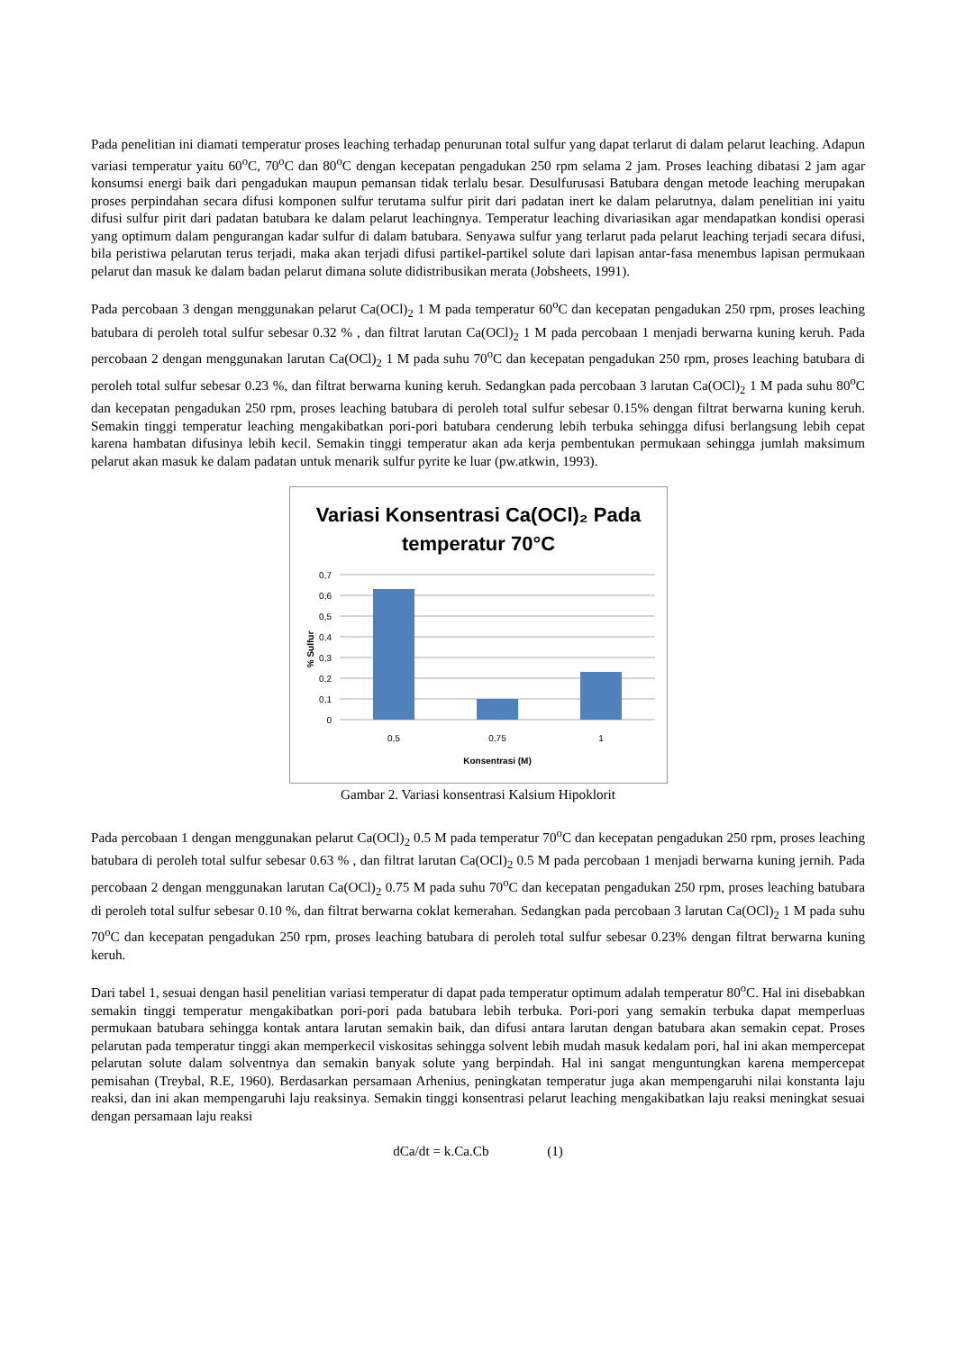Pada penelitian ini diamati temperatur proses leaching terhadap penurunan total sulfur yang dapat terlarut di dalam pelarut leaching. Adapun variasi temperatur yaitu 60<sup>o</sup>C, 70<sup>o</sup>C dan 80<sup>o</sup>C dengan kecepatan pengadukan 250 rpm selama 2 jam. Proses leaching dibatasi 2 jam agar konsumsi energi baik dari pengadukan maupun pemansan tidak terlalu besar. Desulfurusasi Batubara dengan metode leaching merupakan proses perpindahan secara difusi komponen sulfur terutama sulfur pirit dari padatan inert ke dalam pelarutnya, dalam penelitian ini yaitu difusi sulfur pirit dari padatan batubara ke dalam pelarut leachingnya. Temperatur leaching divariasikan agar mendapatkan kondisi operasi yang optimum dalam pengurangan kadar sulfur di dalam batubara. Senyawa sulfur yang terlarut pada pelarut leaching terjadi secara difusi, bila peristiwa pelarutan terus terjadi, maka akan terjadi difusi partikel-partikel solute dari lapisan antar-fasa menembus lapisan permukaan pelarut dan masuk ke dalam badan pelarut dimana solute didistribusikan merata (Jobsheets, 1991).
Pada percobaan 3 dengan menggunakan pelarut Ca(OCl)<sub>2</sub> 1 M pada temperatur 60<sup>o</sup>C dan kecepatan pengadukan 250 rpm, proses leaching batubara di peroleh total sulfur sebesar 0.32 % , dan filtrat larutan Ca(OCl)<sub>2</sub> 1 M pada percobaan 1 menjadi berwarna kuning keruh. Pada percobaan 2 dengan menggunakan larutan Ca(OCl)<sub>2</sub> 1 M pada suhu 70<sup>o</sup>C dan kecepatan pengadukan 250 rpm, proses leaching batubara di peroleh total sulfur sebesar 0.23 %, dan filtrat berwarna kuning keruh. Sedangkan pada percobaan 3 larutan Ca(OCl)<sub>2</sub> 1 M pada suhu 80<sup>o</sup>C dan kecepatan pengadukan 250 rpm, proses leaching batubara di peroleh total sulfur sebesar 0.15% dengan filtrat berwarna kuning keruh. Semakin tinggi temperatur leaching mengakibatkan pori-pori batubara cenderung lebih terbuka sehingga difusi berlangsung lebih cepat karena hambatan difusinya lebih kecil. Semakin tinggi temperatur akan ada kerja pembentukan permukaan sehingga jumlah maksimum pelarut akan masuk ke dalam padatan untuk menarik sulfur pyrite ke luar (pw.atkwin, 1993).
Variasi Konsentrasi Ca(OCl)₂ Pada
temperatur 70°C
0,7
0,6
0,5
0,4
0,3
0,2
0,1
0
0,5
0,75
1
Konsentrasi (M)
% Sulfur
Gambar 2. Variasi konsentrasi Kalsium Hipoklorit
Pada percobaan 1 dengan menggunakan pelarut Ca(OCl)<sub>2</sub> 0.5 M pada temperatur 70<sup>o</sup>C dan kecepatan pengadukan 250 rpm, proses leaching batubara di peroleh total sulfur sebesar 0.63 % , dan filtrat larutan Ca(OCl)<sub>2</sub> 0.5 M pada percobaan 1 menjadi berwarna kuning jernih. Pada percobaan 2 dengan menggunakan larutan Ca(OCl)<sub>2</sub> 0.75 M pada suhu 70<sup>o</sup>C dan kecepatan pengadukan 250 rpm, proses leaching batubara di peroleh total sulfur sebesar 0.10 %, dan filtrat berwarna coklat kemerahan. Sedangkan pada percobaan 3 larutan Ca(OCl)<sub>2</sub> 1 M pada suhu 70<sup>o</sup>C dan kecepatan pengadukan 250 rpm, proses leaching batubara di peroleh total sulfur sebesar 0.23% dengan filtrat berwarna kuning keruh.
Dari tabel 1, sesuai dengan hasil penelitian variasi temperatur di dapat pada temperatur optimum adalah temperatur 80<sup>o</sup>C. Hal ini disebabkan semakin tinggi temperatur mengakibatkan pori-pori pada batubara lebih terbuka. Pori-pori yang semakin terbuka dapat memperluas permukaan batubara sehingga kontak antara larutan semakin baik, dan difusi antara larutan dengan batubara akan semakin cepat. Proses pelarutan pada temperatur tinggi akan memperkecil viskositas sehingga solvent lebih mudah masuk kedalam pori, hal ini akan mempercepat pelarutan solute dalam solventnya dan semakin banyak solute yang berpindah. Hal ini sangat menguntungkan karena mempercepat pemisahan (Treybal, R.E, 1960). Berdasarkan persamaan Arhenius, peningkatan temperatur juga akan mempengaruhi nilai konstanta laju reaksi, dan ini akan mempengaruhi laju reaksinya. Semakin tinggi konsentrasi pelarut leaching mengakibatkan laju reaksi meningkat sesuai dengan persamaan laju reaksi
dCa/dt = k.Ca.Cb (1)